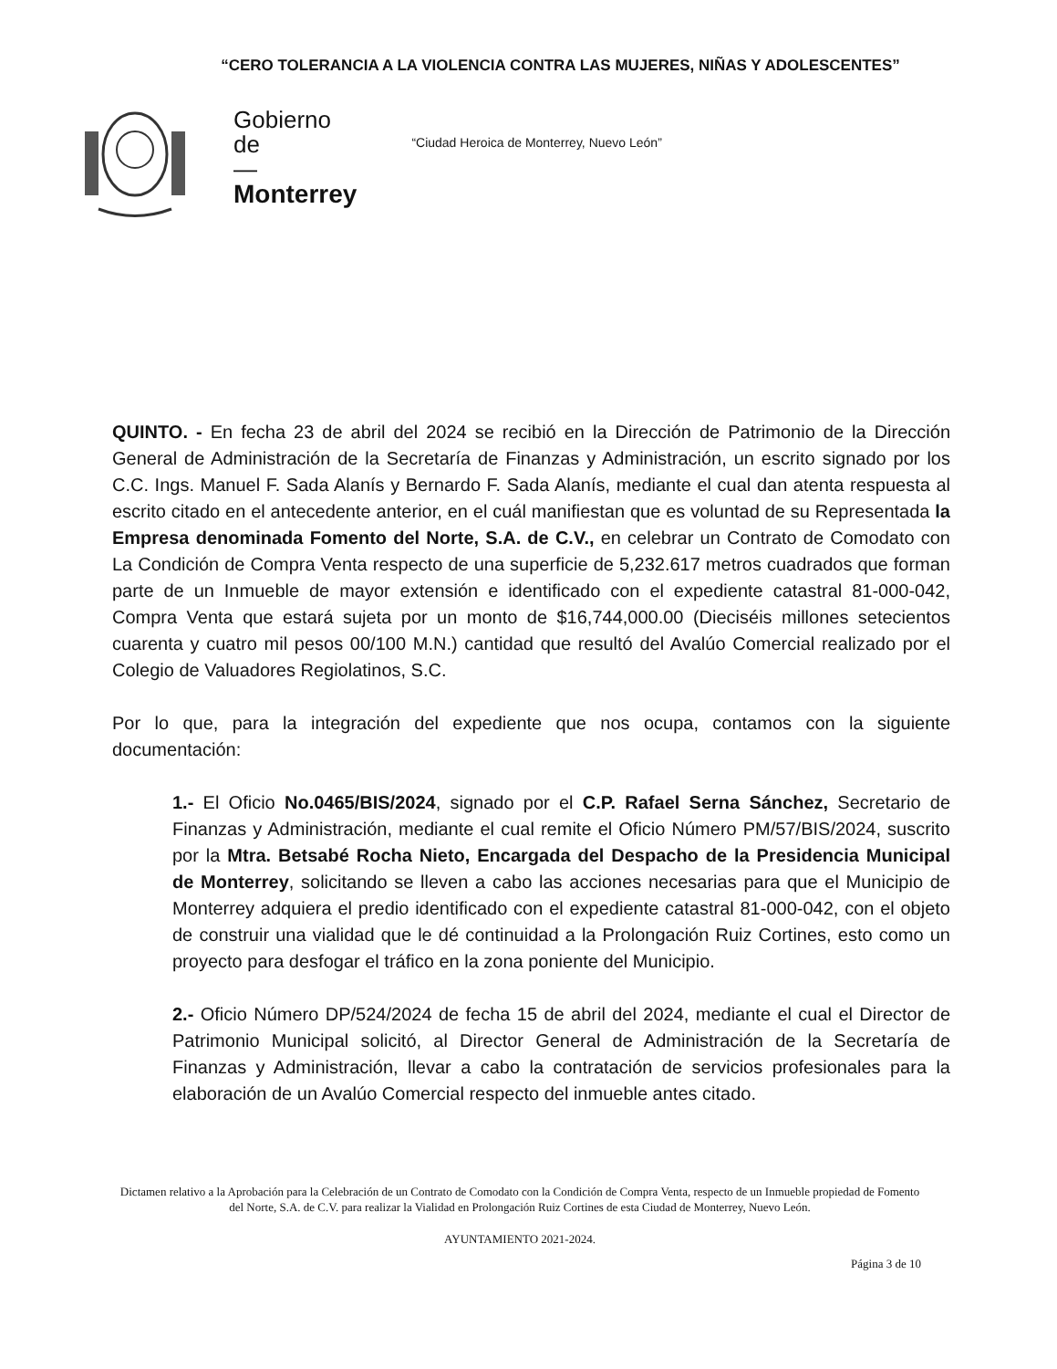“CERO TOLERANCIA A LA VIOLENCIA CONTRA LAS MUJERES, NIÑAS Y ADOLESCENTES”
Gobierno
de
—
Monterrey
“Ciudad Heroica de Monterrey, Nuevo León”
QUINTO. - En fecha 23 de abril del 2024 se recibió en la Dirección de Patrimonio de la Dirección General de Administración de la Secretaría de Finanzas y Administración, un escrito signado por los C.C. Ings. Manuel F. Sada Alanís y Bernardo F. Sada Alanís, mediante el cual dan atenta respuesta al escrito citado en el antecedente anterior, en el cuál manifiestan que es voluntad de su Representada la Empresa denominada Fomento del Norte, S.A. de C.V., en celebrar un Contrato de Comodato con La Condición de Compra Venta respecto de una superficie de 5,232.617 metros cuadrados que forman parte de un Inmueble de mayor extensión e identificado con el expediente catastral 81-000-042, Compra Venta que estará sujeta por un monto de $16,744,000.00 (Dieciséis millones setecientos cuarenta y cuatro mil pesos 00/100 M.N.) cantidad que resultó del Avalúo Comercial realizado por el Colegio de Valuadores Regiolatinos, S.C.
Por lo que, para la integración del expediente que nos ocupa, contamos con la siguiente documentación:
1.- El Oficio No.0465/BIS/2024, signado por el C.P. Rafael Serna Sánchez, Secretario de Finanzas y Administración, mediante el cual remite el Oficio Número PM/57/BIS/2024, suscrito por la Mtra. Betsabé Rocha Nieto, Encargada del Despacho de la Presidencia Municipal de Monterrey, solicitando se lleven a cabo las acciones necesarias para que el Municipio de Monterrey adquiera el predio identificado con el expediente catastral 81-000-042, con el objeto de construir una vialidad que le dé continuidad a la Prolongación Ruiz Cortines, esto como un proyecto para desfogar el tráfico en la zona poniente del Municipio.
2.- Oficio Número DP/524/2024 de fecha 15 de abril del 2024, mediante el cual el Director de Patrimonio Municipal solicitó, al Director General de Administración de la Secretaría de Finanzas y Administración, llevar a cabo la contratación de servicios profesionales para la elaboración de un Avalúo Comercial respecto del inmueble antes citado.
Dictamen relativo a la Aprobación para la Celebración de un Contrato de Comodato con la Condición de Compra Venta, respecto de un Inmueble propiedad de Fomento del Norte, S.A. de C.V. para realizar la Vialidad en Prolongación Ruiz Cortines de esta Ciudad de Monterrey, Nuevo León.
AYUNTAMIENTO 2021-2024.
Página 3 de 10